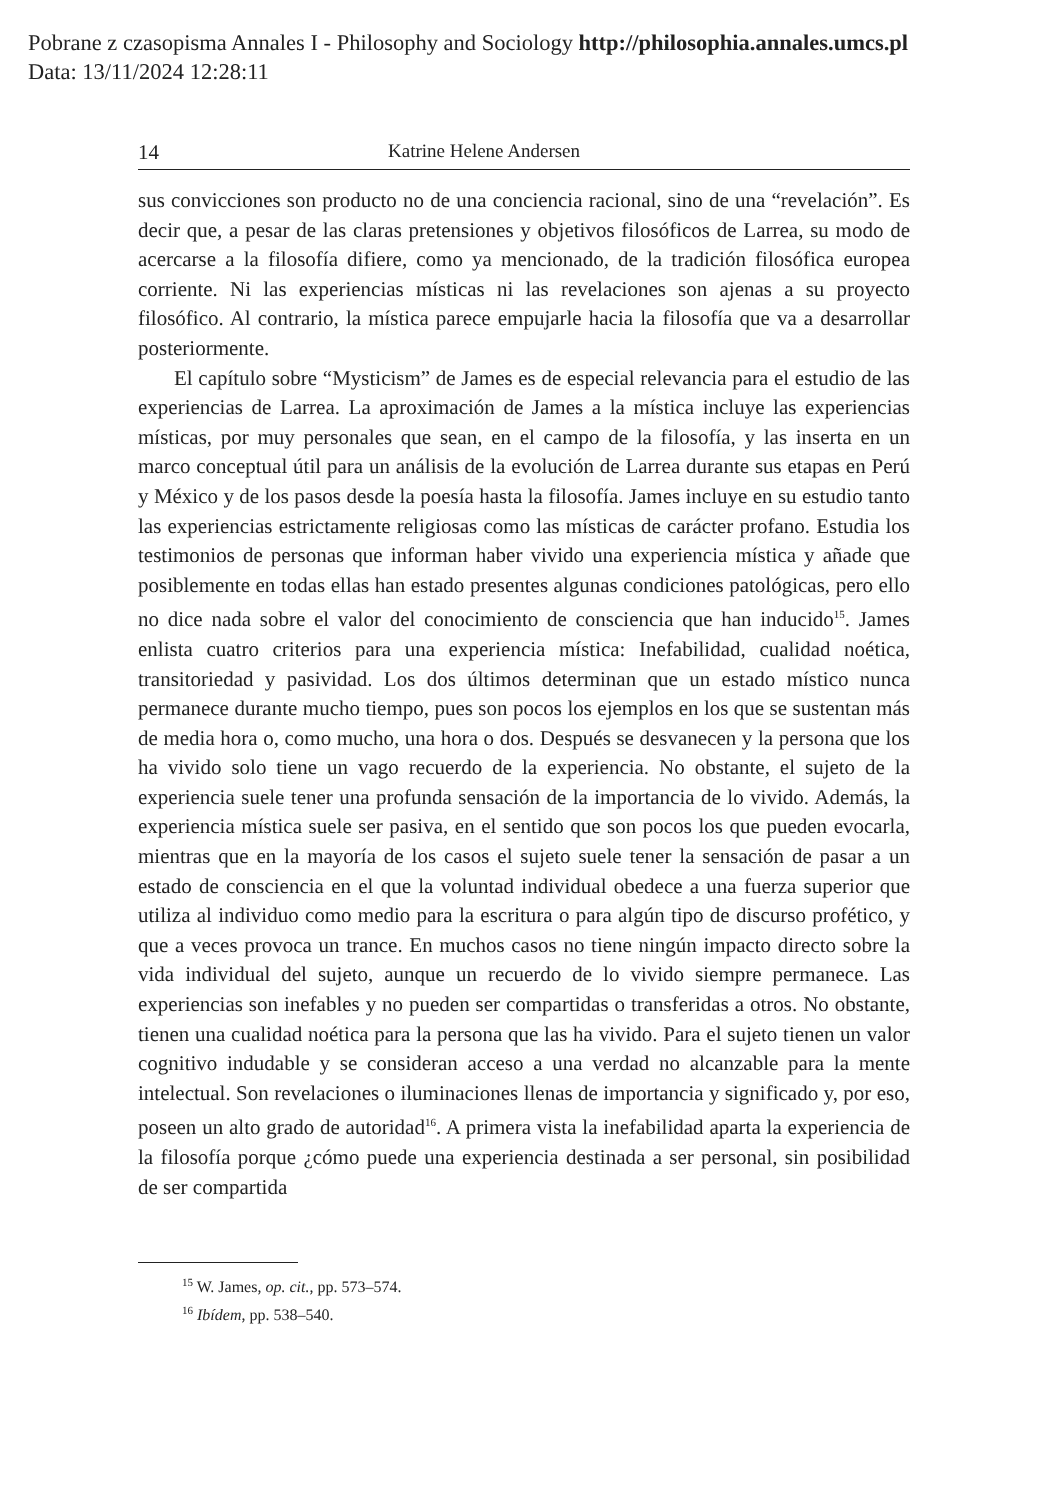Pobrane z czasopisma Annales I - Philosophy and Sociology http://philosophia.annales.umcs.pl
Data: 13/11/2024 12:28:11
14 Katrine Helene Andersen
sus convicciones son producto no de una conciencia racional, sino de una “revelación”. Es decir que, a pesar de las claras pretensiones y objetivos filosóficos de Larrea, su modo de acercarse a la filosofía difiere, como ya mencionado, de la tradición filosófica europea corriente. Ni las experiencias místicas ni las revelaciones son ajenas a su proyecto filosófico. Al contrario, la mística parece empujarle hacia la filosofía que va a desarrollar posteriormente.
El capítulo sobre “Mysticism” de James es de especial relevancia para el estudio de las experiencias de Larrea. La aproximación de James a la mística incluye las experiencias místicas, por muy personales que sean, en el campo de la filosofía, y las inserta en un marco conceptual útil para un análisis de la evolución de Larrea durante sus etapas en Perú y México y de los pasos desde la poesía hasta la filosofía. James incluye en su estudio tanto las experiencias estrictamente religiosas como las místicas de carácter profano. Estudia los testimonios de personas que informan haber vivido una experiencia mística y añade que posiblemente en todas ellas han estado presentes algunas condiciones patológicas, pero ello no dice nada sobre el valor del conocimiento de consciencia que han inducido<sup>15</sup>. James enlista cuatro criterios para una experiencia mística: Inefabilidad, cualidad noética, transitoriedad y pasividad. Los dos últimos determinan que un estado místico nunca permanece durante mucho tiempo, pues son pocos los ejemplos en los que se sustentan más de media hora o, como mucho, una hora o dos. Después se desvanecen y la persona que los ha vivido solo tiene un vago recuerdo de la experiencia. No obstante, el sujeto de la experiencia suele tener una profunda sensación de la importancia de lo vivido. Además, la experiencia mística suele ser pasiva, en el sentido que son pocos los que pueden evocarla, mientras que en la mayoría de los casos el sujeto suele tener la sensación de pasar a un estado de consciencia en el que la voluntad individual obedece a una fuerza superior que utiliza al individuo como medio para la escritura o para algún tipo de discurso profético, y que a veces provoca un trance. En muchos casos no tiene ningún impacto directo sobre la vida individual del sujeto, aunque un recuerdo de lo vivido siempre permanece. Las experiencias son inefables y no pueden ser compartidas o transferidas a otros. No obstante, tienen una cualidad noética para la persona que las ha vivido. Para el sujeto tienen un valor cognitivo indudable y se consideran acceso a una verdad no alcanzable para la mente intelectual. Son revelaciones o iluminaciones llenas de importancia y significado y, por eso, poseen un alto grado de autoridad<sup>16</sup>. A primera vista la inefabilidad aparta la experiencia de la filosofía porque ¿cómo puede una experiencia destinada a ser personal, sin posibilidad de ser compartida
<sup>15</sup> W. James, op. cit., pp. 573–574.
<sup>16</sup> Ibídem, pp. 538–540.